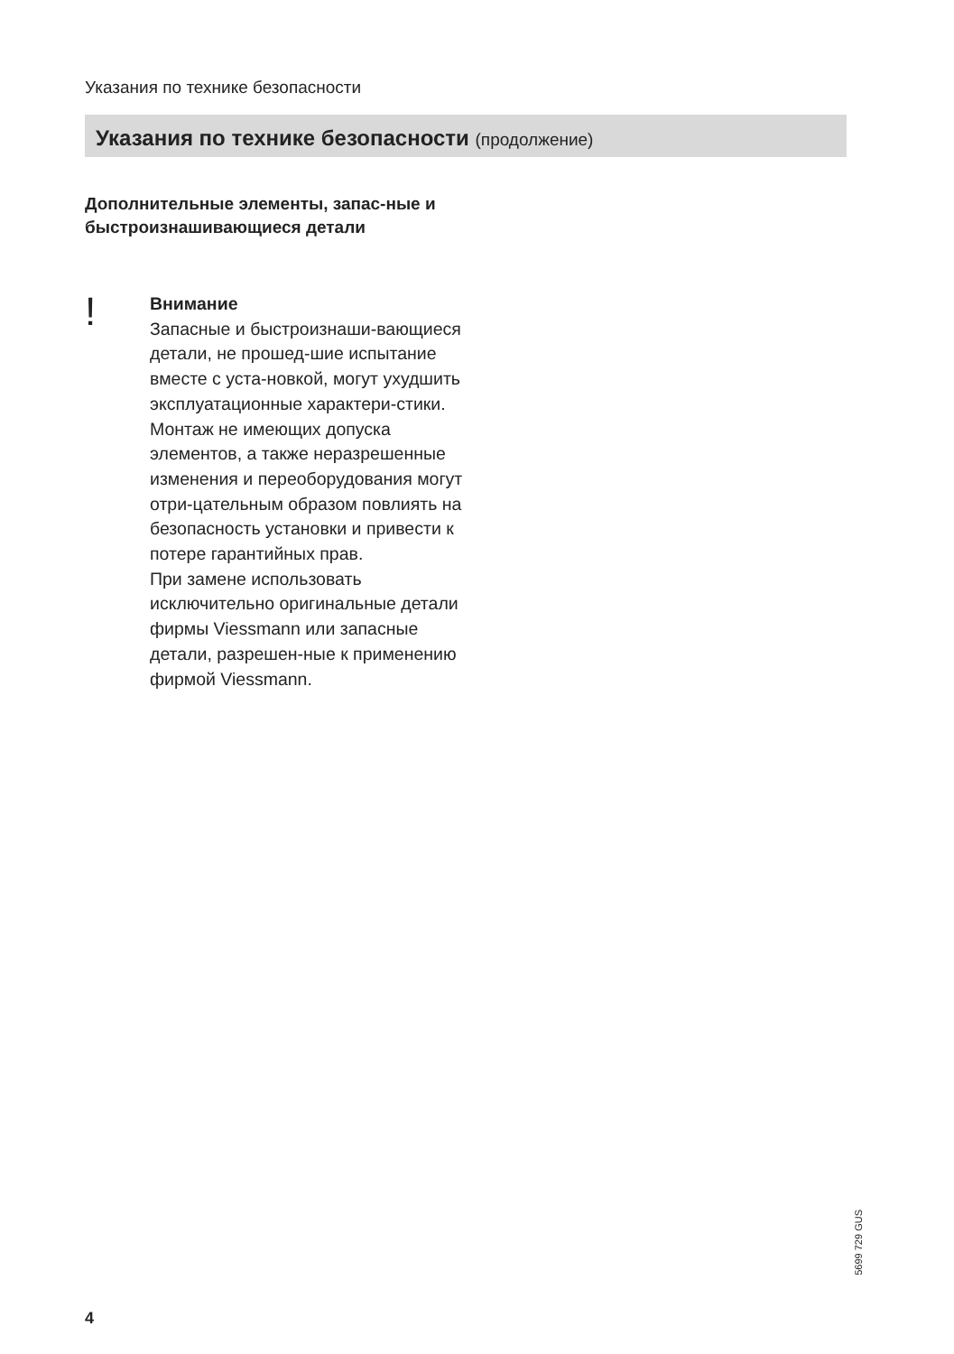Указания по технике безопасности
Указания по технике безопасности (продолжение)
Дополнительные элементы, запас-ные и быстроизнашивающиеся детали
!
Внимание
Запасные и быстроизнаши-вающиеся детали, не прошед-шие испытание вместе с уста-новкой, могут ухудшить эксплуатационные характери-стики. Монтаж не имеющих допуска элементов, а также неразрешенные изменения и переоборудования могут отри-цательным образом повлиять на безопасность установки и привести к потере гарантийных прав.
При замене использовать исключительно оригинальные детали фирмы Viessmann или запасные детали, разрешен-ные к применению фирмой Viessmann.
5699 729 GUS
4